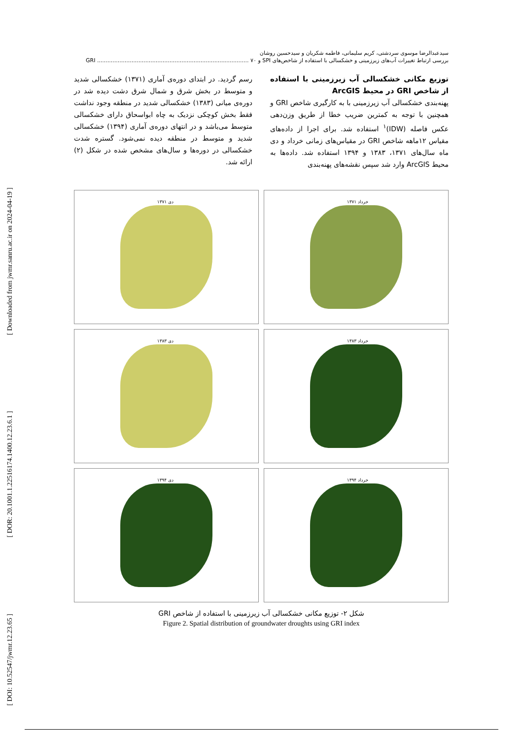[ Downloaded from jwmr.sanru.ac.ir on 2024-04-19 ]
[ DOR: 20.1001.1.22516174.1400.12.23.6.1 ]
[ DOI: 10.52547/jwmr.12.23.65 ]
سیدعبدالرضا موسوی سردشتی، کریم سلیمانی، فاطمه شکریان و سیدحسین روشان
بررسی ارتباط تغییرات آب‌های زیرزمینی و خشکسالی با استفاده از شاخص‌های SPI و GRI ........................................................................................ ۷۰
توزیع مکانی خشکسالی آب زیرزمینی با استفاده از شاخص GRI در محیط ArcGIS
پهنه‌بندی خشکسالی آب زیرزمینی با به کارگیری شاخص GRI و همچنین با توجه به کمترین ضریب خطا از طریق وزن‌دهی عکس فاصله (IDW)<sup>۱</sup> استفاده شد. برای اجرا از داده‌های مقیاس ۱۲ماهه شاخص GRI در مقیاس‌های زمانی خرداد و دی ماه سال‌های ۱۳۷۱، ۱۳۸۳ و ۱۳۹۴ استفاده شد. داده‌ها به محیط ArcGIS وارد شد سپس نقشه‌های پهنه‌بندی
رسم گردید. در ابتدای دوره‌ی آماری (۱۳۷۱) خشکسالی شدید و متوسط در بخش شرق و شمال شرق دشت دیده شد در دوره‌ی میانی (۱۳۸۳) خشکسالی شدید در منطقه وجود نداشت فقط بخش کوچکی نزدیک به چاه ابواسحاق دارای خشکسالی متوسط می‌باشد و در انتهای دوره‌ی آماری (۱۳۹۴) خشکسالی شدید و متوسط در منطقه دیده نمی‌شود. گستره شدت خشکسالی در دوره‌ها و سال‌های مشخص شده در شکل (۲) ارائه شد.
خرداد ۱۳۷۱
دی ۱۳۷۱
خرداد ۱۳۸۳
دی ۱۳۸۳
خرداد ۱۳۹۴
دی ۱۳۹۴
شکل ۲- توزیع مکانی خشکسالی آب زیرزمینی با استفاده از شاخص GRI
Figure 2. Spatial distribution of groundwater droughts using GRI index